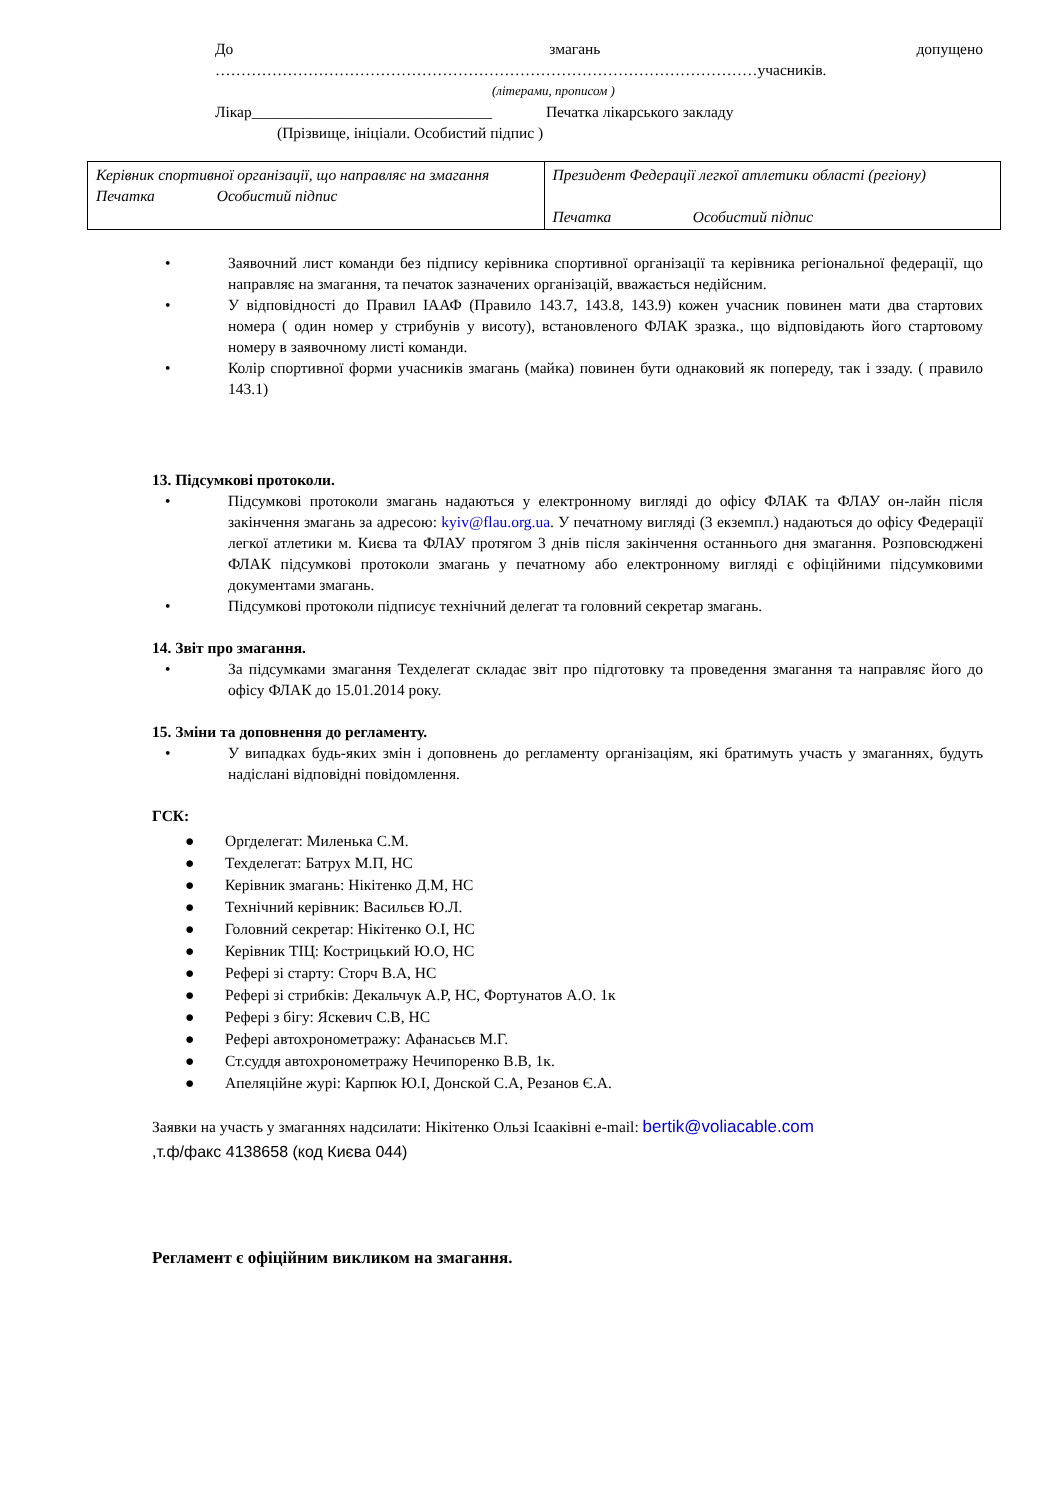До змагань допущено
……………………………………………………………………………………………учасників.
(літерами, прописом )
Лікар_______________________________ Печатка лікарського закладу
(Прізвище, ініціали. Особистий підпис )
| Керівник спортивної організації, що направляє на змагання Печатка Особистий підпис | Президент Федерації легкої атлетики області (регіону) Печатка Особистий підпис |
• Заявочний лист команди без підпису керівника спортивної організації та керівника регіональної федерації, що направляє на змагання, та печаток зазначених організацій, вважається недійсним.
• У відповідності до Правил ІААФ (Правило 143.7, 143.8, 143.9) кожен учасник повинен мати два стартових номера ( один номер у стрибунів у висоту), встановленого ФЛАК зразка., що відповідають його стартовому номеру в заявочному листі команди.
• Колір спортивної форми учасників змагань (майка) повинен бути однаковий як попереду, так і ззаду. ( правило 143.1)
13. Підсумкові протоколи.
• Підсумкові протоколи змагань надаються у електронному вигляді до офісу ФЛАК та ФЛАУ он-лайн після закінчення змагань за адресою: kyiv@flau.org.ua. У печатному вигляді (3 екземпл.) надаються до офісу Федерації легкої атлетики м. Києва та ФЛАУ протягом 3 днів після закінчення останнього дня змагання. Розповсюджені ФЛАК підсумкові протоколи змагань у печатному або електронному вигляді є офіційними підсумковими документами змагань.
• Підсумкові протоколи підписує технічний делегат та головний секретар змагань.
14. Звіт про змагання.
• За підсумками змагання Техделегат складає звіт про підготовку та проведення змагання та направляє його до офісу ФЛАК до 15.01.2014 року.
15. Зміни та доповнення до регламенту.
• У випадках будь-яких змін і доповнень до регламенту організаціям, які братимуть участь у змаганнях, будуть надіслані відповідні повідомлення.
ГСК:
● Оргделегат: Миленька С.М.
● Техделегат: Батрух М.П, НС
● Керівник змагань: Нікітенко Д.М, НС
● Технічний керівник: Васильєв Ю.Л.
● Головний секретар: Нікітенко О.І, НС
● Керівник ТІЦ: Кострицький Ю.О, НС
● Рефері зі старту: Сторч В.А, НС
● Рефері зі стрибків: Декальчук А.Р, НС, Фортунатов А.О. 1к
● Рефері з бігу: Яскевич С.В, НС
● Рефері автохронометражу: Афанасьєв М.Г.
● Ст.суддя автохронометражу Нечипоренко В.В, 1к.
● Апеляційне журі: Карпюк Ю.І, Донской С.А, Резанов Є.А.
Заявки на участь у змаганнях надсилати: Нікітенко Ользі Ісааківні e-mail: bertik@voliacable.com
,т.ф/факс 4138658 (код Києва 044)
Регламент є офіційним викликом на змагання.